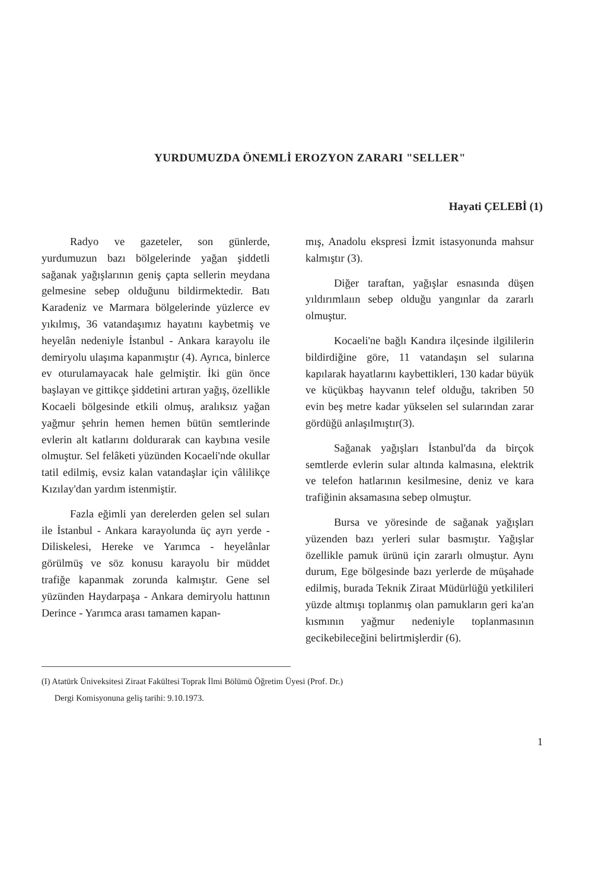YURDUMUZDA ÖNEMLİ EROZYON ZARARI "SELLER"
Hayati ÇELEBİ (1)
Radyo ve gazeteler, son günlerde, yurdumuzun bazı bölgelerinde yağan şiddetli sağanak yağışlarının geniş çapta sellerin meydana gelmesine sebep olduğunu bildirmektedir. Batı Karadeniz ve Marmara bölgelerinde yüzlerce ev yıkılmış, 36 vatandaşımız hayatını kaybetmiş ve heyelân nedeniyle İstanbul - Ankara karayolu ile demiryolu ulaşıma kapanmıştır (4). Ayrıca, binlerce ev oturulamayacak hale gelmiştir. İki gün önce başlayan ve gittikçe şiddetini artıran yağış, özellikle Kocaeli bölgesinde etkili olmuş, aralıksız yağan yağmur şehrin hemen hemen bütün semtlerinde evlerin alt katlarını doldurarak can kaybına vesile olmuştur. Sel felâketi yüzünden Kocaeli'nde okullar tatil edilmiş, evsiz kalan vatandaşlar için vâlilikçe Kızılay'dan yardım istenmiştir.
Fazla eğimli yan derelerden gelen sel suları ile İstanbul - Ankara karayolunda üç ayrı yerde - Diliskelesi, Hereke ve Yarımca - heyelânlar görülmüş ve söz konusu karayolu bir müddet trafiğe kapanmak zorunda kalmıştır. Gene sel yüzünden Haydarpaşa - Ankara demiryolu hattının Derince - Yarımca arası tamamen kapan-
mış, Anadolu ekspresi İzmit istasyonunda mahsur kalmıştır (3).
Diğer taraftan, yağışlar esnasında düşen yıldırımlaıın sebep olduğu yangınlar da zararlı olmuştur.
Kocaeli'ne bağlı Kandıra ilçesinde ilgililerin bildirdiğine göre, 11 vatandaşın sel sularına kapılarak hayatlarını kaybettikleri, 130 kadar büyük ve küçükbaş hayvanın telef olduğu, takriben 50 evin beş metre kadar yükselen sel sularından zarar gördüğü anlaşılmıştır(3).
Sağanak yağışları İstanbul'da da birçok semtlerde evlerin sular altında kalmasına, elektrik ve telefon hatlarının kesilmesine, deniz ve kara trafiğinin aksamasına sebep olmuştur.
Bursa ve yöresinde de sağanak yağışları yüzenden bazı yerleri sular basmıştır. Yağışlar özellikle pamuk ürünü için zararlı olmuştur. Aynı durum, Ege bölgesinde bazı yerlerde de müşahade edilmiş, burada Teknik Ziraat Müdürlüğü yetkilileri yüzde altmışı toplanmış olan pamukların geri ka'an kısmının yağmur nedeniyle toplanmasının gecikebileceğini belirtmişlerdir (6).
(I) Atatürk Üniveksitesi Ziraat Fakültesi Toprak İlmi Bölümü Öğretim Üyesi (Prof. Dr.)
Dergi Komisyonuna geliş tarihi: 9.10.1973.
1